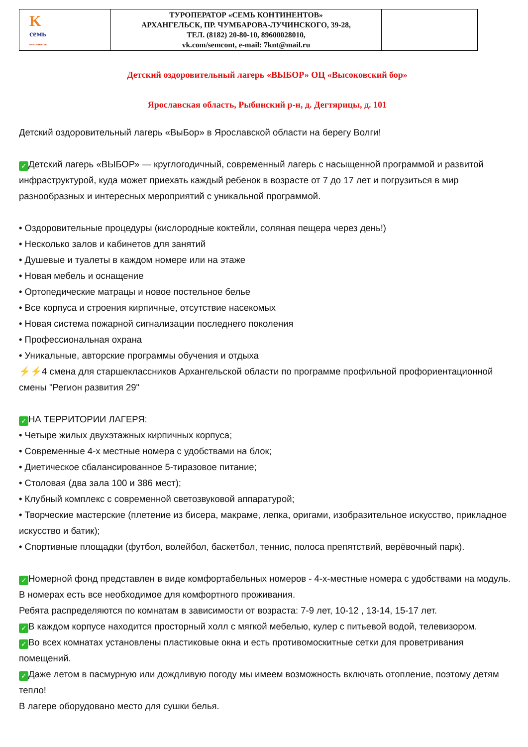| K семь континентов | ТУРОПЕРАТОР «СЕМЬ КОНТИНЕНТОВ» АРХАНГЕЛЬСК, ПР. ЧУМБАРОВА-ЛУЧИНСКОГО, 39-28, ТЕЛ. (8182) 20-80-10, 89600028010, vk.com/semcont, e-mail: 7knt@mail.ru | |
Детский оздоровительный лагерь «ВЫБОР» ОЦ «Высоковский бор»
Ярославская область, Рыбинский р-н, д. Дегтярицы, д. 101
Детский оздоровительный лагерь «ВыБор» в Ярославской области на берегу Волги!
✓ Детский лагерь «ВЫБОР» — круглогодичный, современный лагерь с насыщенной программой и развитой инфраструктурой, куда может приехать каждый ребенок в возрасте от 7 до 17 лет и погрузиться в мир разнообразных и интересных мероприятий с уникальной программой.
• Оздоровительные процедуры (кислородные коктейли, соляная пещера через день!)
• Несколько залов и кабинетов для занятий
• Душевые и туалеты в каждом номере или на этаже
• Новая мебель и оснащение
• Ортопедические матрацы и новое постельное белье
• Все корпуса и строения кирпичные, отсутствие насекомых
• Новая система пожарной сигнализации последнего поколения
• Профессиональная охрана
• Уникальные, авторские программы обучения и отдыха
⚡⚡4 смена для старшеклассников Архангельской области по программе профильной профориентационной смены "Регион развития 29"
✓ НА ТЕРРИТОРИИ ЛАГЕРЯ:
• Четыре жилых двухэтажных кирпичных корпуса;
• Современные 4-х местные номера с удобствами на блок;
• Диетическое сбалансированное 5-тиразовое питание;
• Столовая (два зала 100 и 386 мест);
• Клубный комплекс с современной светозвуковой аппаратурой;
• Творческие мастерские (плетение из бисера, макраме, лепка, оригами, изобразительное искусство, прикладное искусство и батик);
• Спортивные площадки (футбол, волейбол, баскетбол, теннис, полоса препятствий, верёвочный парк).
✓ Номерной фонд представлен в виде комфортабельных номеров - 4-х-местные номера с удобствами на модуль.
В номерах есть все необходимое для комфортного проживания.
Ребята распределяются по комнатам в зависимости от возраста: 7-9 лет, 10-12 , 13-14, 15-17 лет.
✓ В каждом корпусе находится просторный холл с мягкой мебелью, кулер с питьевой водой, телевизором.
✓ Во всех комнатах установлены пластиковые окна и есть противомоскитные сетки для проветривания помещений.
✓ Даже летом в пасмурную или дождливую погоду мы имеем возможность включать отопление, поэтому детям тепло!
В лагере оборудовано место для сушки белья.